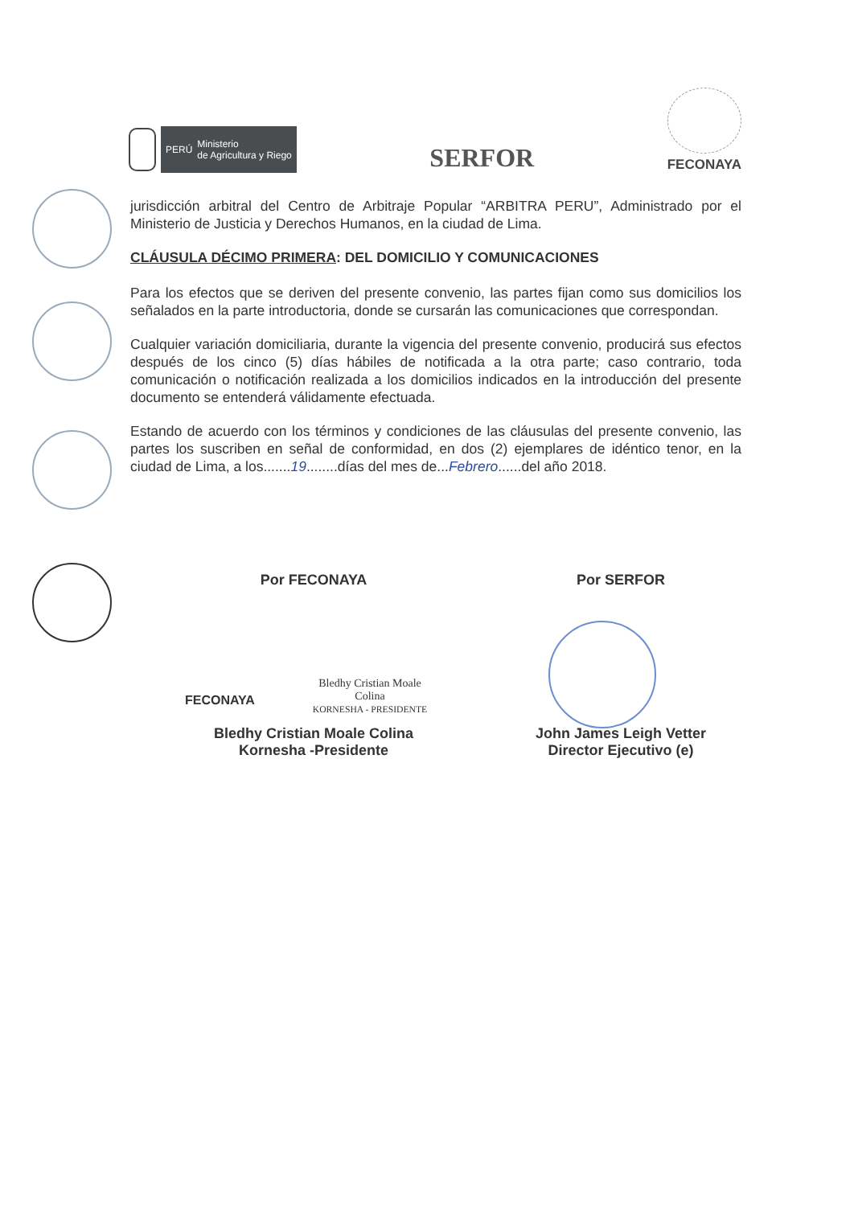PERÚ Ministerio
de Agricultura y Riego
SERFOR
FECONAYA
jurisdicción arbitral del Centro de Arbitraje Popular “ARBITRA PERU”, Administrado por el Ministerio de Justicia y Derechos Humanos, en la ciudad de Lima.
CLÁUSULA DÉCIMO PRIMERA: DEL DOMICILIO Y COMUNICACIONES
Para los efectos que se deriven del presente convenio, las partes fijan como sus domicilios los señalados en la parte introductoria, donde se cursarán las comunicaciones que correspondan.
Cualquier variación domiciliaria, durante la vigencia del presente convenio, producirá sus efectos después de los cinco (5) días hábiles de notificada a la otra parte; caso contrario, toda comunicación o notificación realizada a los domicilios indicados en la introducción del presente documento se entenderá válidamente efectuada.
Estando de acuerdo con los términos y condiciones de las cláusulas del presente convenio, las partes los suscriben en señal de conformidad, en dos (2) ejemplares de idéntico tenor, en la ciudad de Lima, a los.......19........días del mes de...Febrero......del año 2018.
Por FECONAYA
FECONAYA
Bledhy Cristian Moale Colina
KORNESHA - PRESIDENTE
Bledhy Cristian Moale Colina
Kornesha -Presidente
Por SERFOR
John James Leigh Vetter
Director Ejecutivo (e)